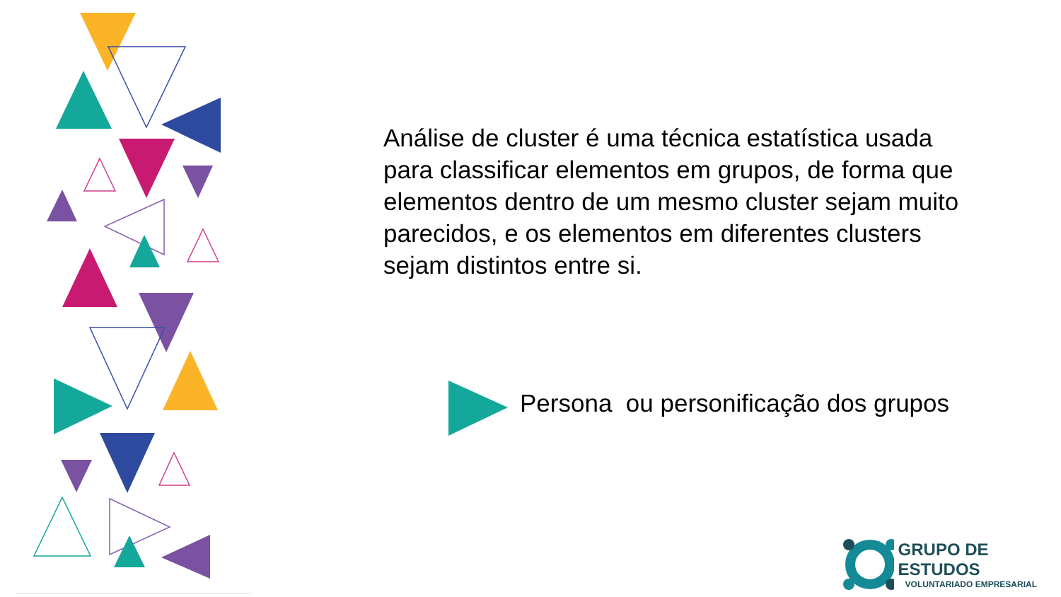Análise de cluster é uma técnica estatística usada para classificar elementos em grupos, de forma que elementos dentro de um mesmo cluster sejam muito parecidos, e os elementos em diferentes clusters sejam distintos entre si.
Persona ou personificação dos grupos
GRUPO DE ESTUDOS
VOLUNTARIADO EMPRESARIAL